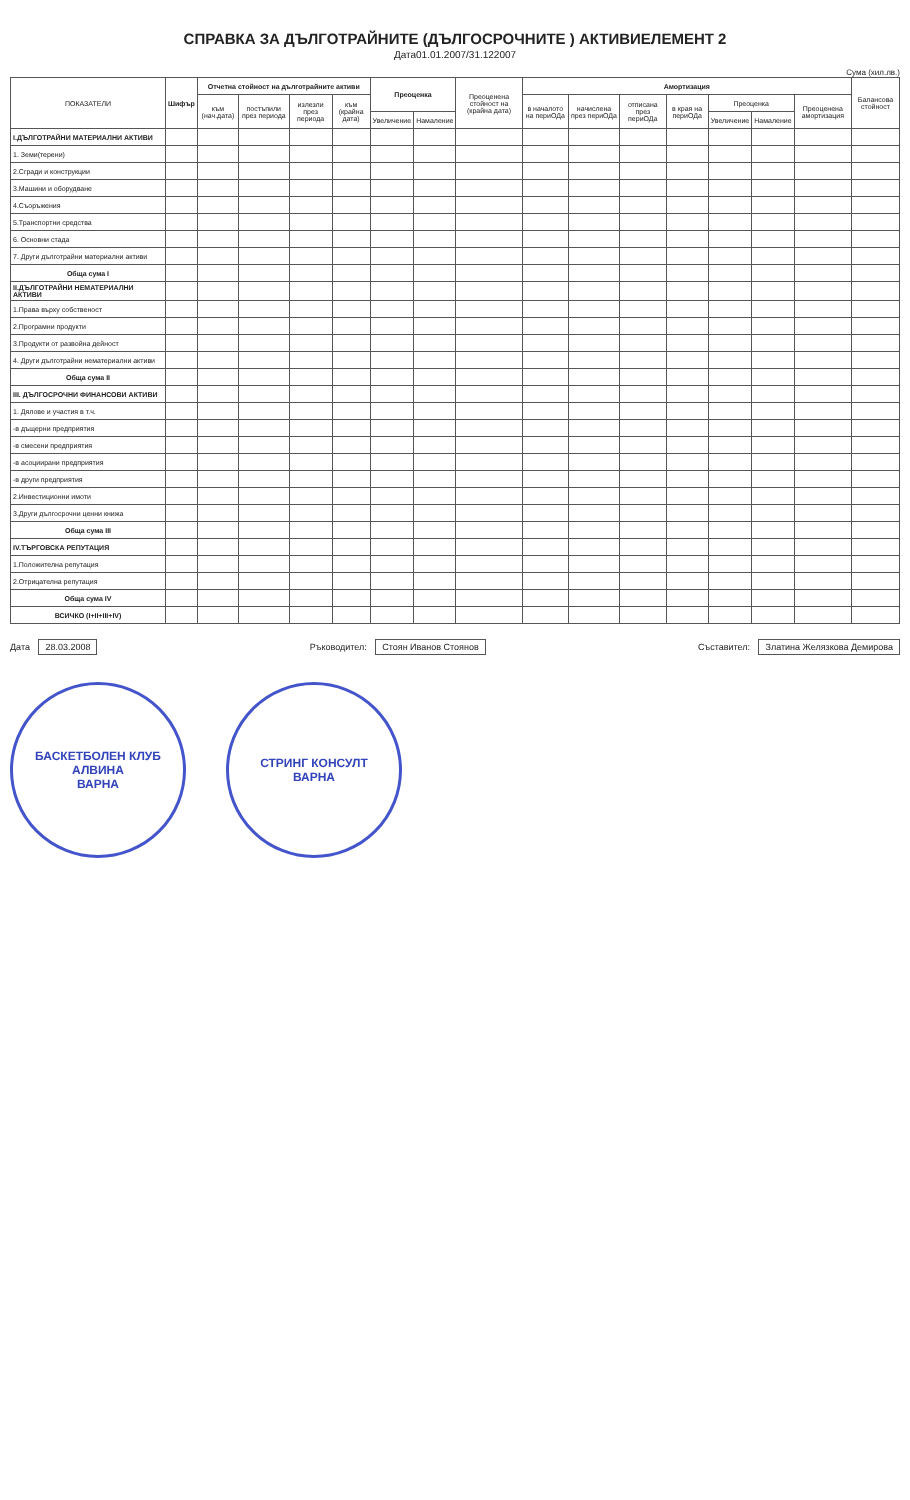СПРАВКА ЗА ДЪЛГОТРАЙНИТЕ (ДЪЛГОСРОЧНИТЕ ) АКТИВИЕЛЕМЕНТ 2
Дата01.01.2007/31.122007
Сума (хил.лв.)
| ПОКАЗАТЕЛИ | Шифър | Отчетна стойност на дълготрайните активи | | | | Преоценка | | Преоценена стойност на (крайна дата) | Амортизация | | | | | | | Балансова стойност |
| --- | --- | --- | --- | --- | --- | --- | --- | --- | --- | --- | --- | --- | --- | --- | --- | --- |
| | | към (нач.дата) | постъпили през периода | излезли през периода | към (крайна дата) | | | | в началото на периОДа | начислена през периОДа | отписана през периОДа | в края на периОДа | Преоценка | | Преоценена амортизация | |
| | | | | | | Увеличение | Намаление | | | | | | Увеличение | Намаление | | |
| I.ДЪЛГОТРАЙНИ МАТЕРИАЛНИ АКТИВИ | | | | | | | | | | | | | | | | |
| 1. Земи(терени) | | | | | | | | | | | | | | | | |
| 2.Сгради и конструкции | | | | | | | | | | | | | | | | |
| 3.Машини и оборудване | | | | | | | | | | | | | | | | |
| 4.Съоръжения | | | | | | | | | | | | | | | | |
| 5.Транспортни средства | | | | | | | | | | | | | | | | |
| 6. Основни стада | | | | | | | | | | | | | | | | |
| 7. Други дълготрайни материални активи | | | | | | | | | | | | | | | | |
| Обща сума I | | | | | | | | | | | | | | | | |
| II.ДЪЛГОТРАЙНИ НЕМАТЕРИАЛНИ АКТИВИ | | | | | | | | | | | | | | | | |
| 1.Права върху собственост | | | | | | | | | | | | | | | | |
| 2.Програмни продукти | | | | | | | | | | | | | | | | |
| 3.Продукти от развойна дейност | | | | | | | | | | | | | | | | |
| 4. Други дълготрайни нематериални активи | | | | | | | | | | | | | | | | |
| Обща сума II | | | | | | | | | | | | | | | | |
| III. ДЪЛГОСРОЧНИ ФИНАНСОВИ АКТИВИ | | | | | | | | | | | | | | | | |
| 1. Дялове и участия в т.ч. | | | | | | | | | | | | | | | | |
| -в дъщерни предприятия | | | | | | | | | | | | | | | | |
| -в смесени предприятия | | | | | | | | | | | | | | | | |
| -в асоциирани предприятия | | | | | | | | | | | | | | | | |
| -в други предприятия | | | | | | | | | | | | | | | | |
| 2.Инвестиционни имоти | | | | | | | | | | | | | | | | |
| 3.Други дългосрочни ценни книжа | | | | | | | | | | | | | | | | |
| Обща сума III | | | | | | | | | | | | | | | | |
| IV.ТЪРГОВСКА РЕПУТАЦИЯ | | | | | | | | | | | | | | | | |
| 1.Положителна репутация | | | | | | | | | | | | | | | | |
| 2.Отрицателна репутация | | | | | | | | | | | | | | | | |
| Обща сума IV | | | | | | | | | | | | | | | | |
| ВСИЧКО (I+II+III+IV) | | | | | | | | | | | | | | | | |
Дата 28.03.2008 Ръководител: Стоян Иванов Стоянов
Съставител: Златина Желязкова Демирова
БАСКЕТБОЛЕН КЛУБ
АЛВИНА
ВАРНА
СТРИНГ КОНСУЛТ
ВАРНА